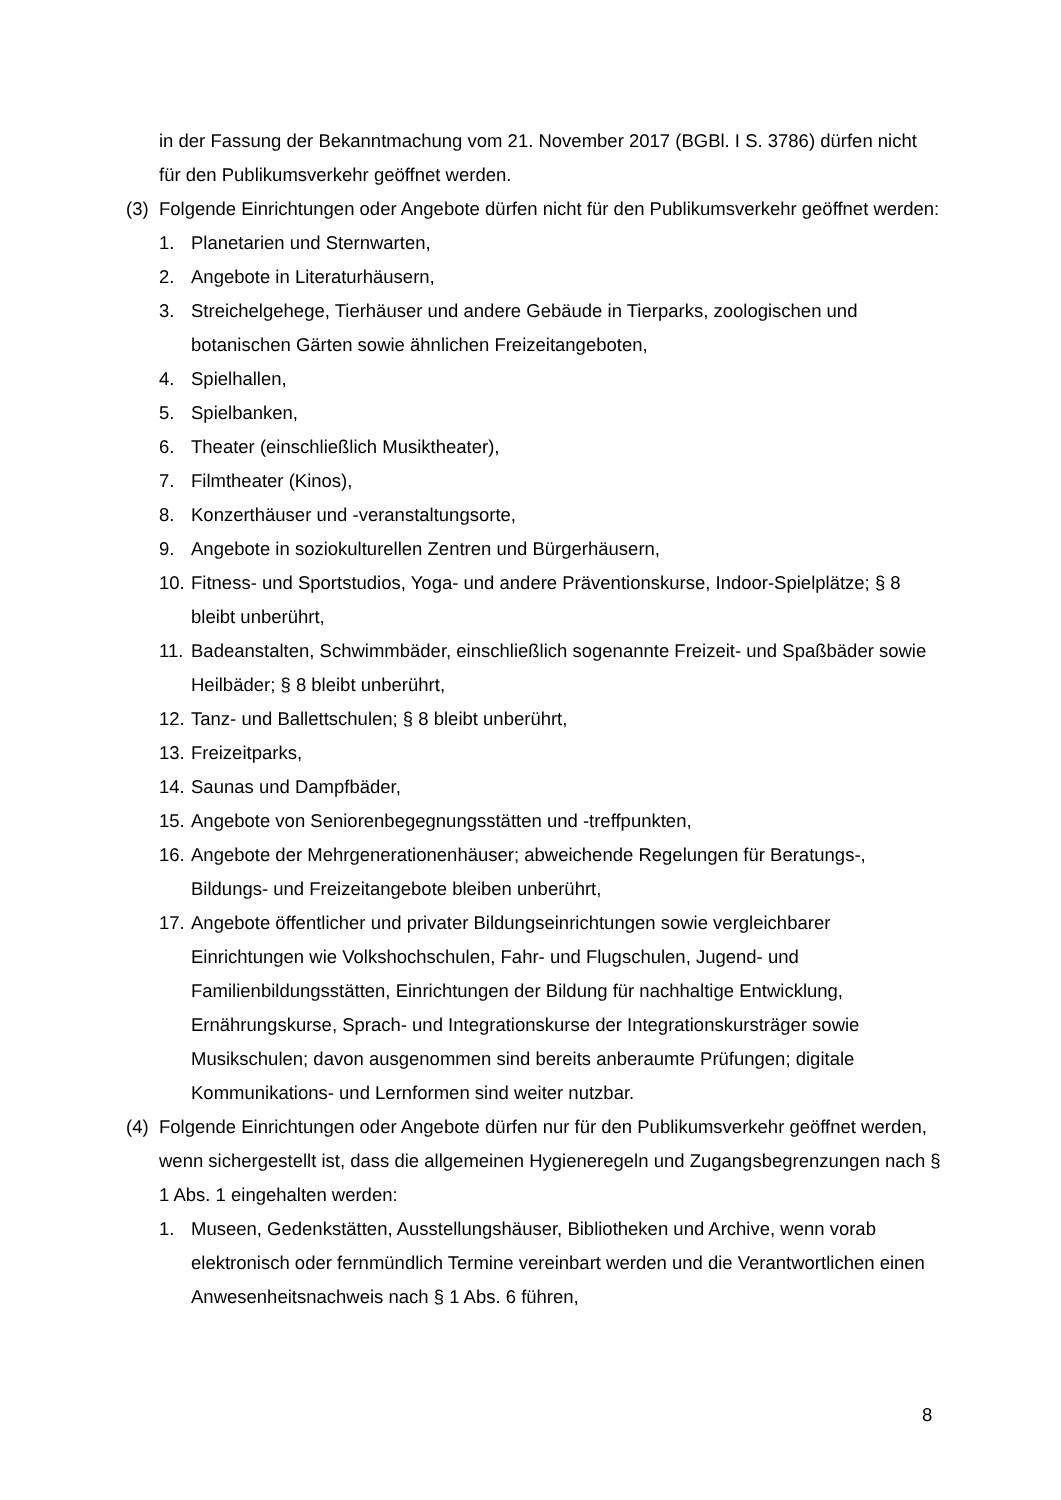in der Fassung der Bekanntmachung vom 21. November 2017 (BGBl. I S. 3786) dürfen nicht für den Publikumsverkehr geöffnet werden.
(3) Folgende Einrichtungen oder Angebote dürfen nicht für den Publikumsverkehr geöffnet werden:
1. Planetarien und Sternwarten,
2. Angebote in Literaturhäusern,
3. Streichelgehege, Tierhäuser und andere Gebäude in Tierparks, zoologischen und botanischen Gärten sowie ähnlichen Freizeitangeboten,
4. Spielhallen,
5. Spielbanken,
6. Theater (einschließlich Musiktheater),
7. Filmtheater (Kinos),
8. Konzerthäuser und -veranstaltungsorte,
9. Angebote in soziokulturellen Zentren und Bürgerhäusern,
10. Fitness- und Sportstudios, Yoga- und andere Präventionskurse, Indoor-Spielplätze; § 8 bleibt unberührt,
11. Badeanstalten, Schwimmbäder, einschließlich sogenannte Freizeit- und Spaßbäder sowie Heilbäder; § 8 bleibt unberührt,
12. Tanz- und Ballettschulen; § 8 bleibt unberührt,
13. Freizeitparks,
14. Saunas und Dampfbäder,
15. Angebote von Seniorenbegegnungsstätten und -treffpunkten,
16. Angebote der Mehrgenerationenhäuser; abweichende Regelungen für Beratungs-, Bildungs- und Freizeitangebote bleiben unberührt,
17. Angebote öffentlicher und privater Bildungseinrichtungen sowie vergleichbarer Einrichtungen wie Volkshochschulen, Fahr- und Flugschulen, Jugend- und Familienbildungsstätten, Einrichtungen der Bildung für nachhaltige Entwicklung, Ernährungskurse, Sprach- und Integrationskurse der Integrationskursträger sowie Musikschulen; davon ausgenommen sind bereits anberaumte Prüfungen; digitale Kommunikations- und Lernformen sind weiter nutzbar.
(4) Folgende Einrichtungen oder Angebote dürfen nur für den Publikumsverkehr geöffnet werden, wenn sichergestellt ist, dass die allgemeinen Hygieneregeln und Zugangsbegrenzungen nach § 1 Abs. 1 eingehalten werden:
1. Museen, Gedenkstätten, Ausstellungshäuser, Bibliotheken und Archive, wenn vorab elektronisch oder fernmündlich Termine vereinbart werden und die Verantwortlichen einen Anwesenheitsnachweis nach § 1 Abs. 6 führen,
8